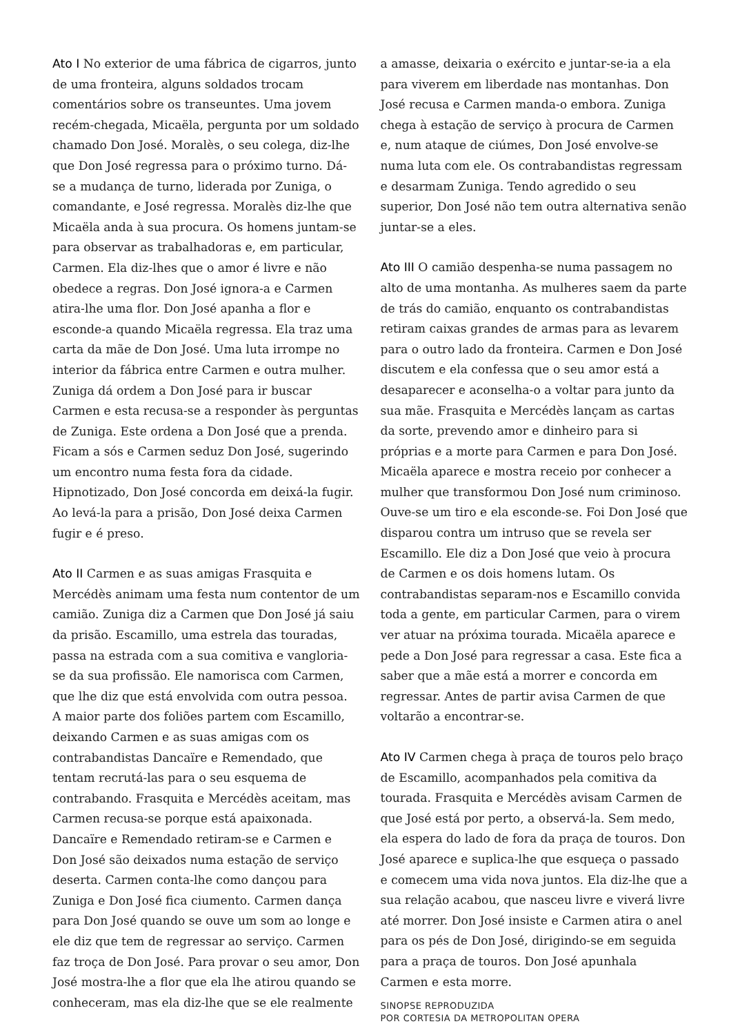Ato I No exterior de uma fábrica de cigarros, junto de uma fronteira, alguns soldados trocam comentários sobre os transeuntes. Uma jovem recém-chegada, Micaëla, pergunta por um soldado chamado Don José. Moralès, o seu colega, diz-lhe que Don José regressa para o próximo turno. Dá-se a mudança de turno, liderada por Zuniga, o comandante, e José regressa. Moralès diz-lhe que Micaëla anda à sua procura. Os homens juntam-se para observar as trabalhadoras e, em particular, Carmen. Ela diz-lhes que o amor é livre e não obedece a regras. Don José ignora-a e Carmen atira-lhe uma flor. Don José apanha a flor e esconde-a quando Micaëla regressa. Ela traz uma carta da mãe de Don José. Uma luta irrompe no interior da fábrica entre Carmen e outra mulher. Zuniga dá ordem a Don José para ir buscar Carmen e esta recusa-se a responder às perguntas de Zuniga. Este ordena a Don José que a prenda. Ficam a sós e Carmen seduz Don José, sugerindo um encontro numa festa fora da cidade. Hipnotizado, Don José concorda em deixá-la fugir. Ao levá-la para a prisão, Don José deixa Carmen fugir e é preso.
Ato II Carmen e as suas amigas Frasquita e Mercédès animam uma festa num contentor de um camião. Zuniga diz a Carmen que Don José já saiu da prisão. Escamillo, uma estrela das touradas, passa na estrada com a sua comitiva e vangloria-se da sua profissão. Ele namorisca com Carmen, que lhe diz que está envolvida com outra pessoa. A maior parte dos foliões partem com Escamillo, deixando Carmen e as suas amigas com os contrabandistas Dancaïre e Remendado, que tentam recrutá-las para o seu esquema de contrabando. Frasquita e Mercédès aceitam, mas Carmen recusa-se porque está apaixonada. Dancaïre e Remendado retiram-se e Carmen e Don José são deixados numa estação de serviço deserta. Carmen conta-lhe como dançou para Zuniga e Don José fica ciumento. Carmen dança para Don José quando se ouve um som ao longe e ele diz que tem de regressar ao serviço. Carmen faz troça de Don José. Para provar o seu amor, Don José mostra-lhe a flor que ela lhe atirou quando se conheceram, mas ela diz-lhe que se ele realmente
a amasse, deixaria o exército e juntar-se-ia a ela para viverem em liberdade nas montanhas. Don José recusa e Carmen manda-o embora. Zuniga chega à estação de serviço à procura de Carmen e, num ataque de ciúmes, Don José envolve-se numa luta com ele. Os contrabandistas regressam e desarmam Zuniga. Tendo agredido o seu superior, Don José não tem outra alternativa senão juntar-se a eles.
Ato III O camião despenha-se numa passagem no alto de uma montanha. As mulheres saem da parte de trás do camião, enquanto os contrabandistas retiram caixas grandes de armas para as levarem para o outro lado da fronteira. Carmen e Don José discutem e ela confessa que o seu amor está a desaparecer e aconselha-o a voltar para junto da sua mãe. Frasquita e Mercédès lançam as cartas da sorte, prevendo amor e dinheiro para si próprias e a morte para Carmen e para Don José. Micaëla aparece e mostra receio por conhecer a mulher que transformou Don José num criminoso. Ouve-se um tiro e ela esconde-se. Foi Don José que disparou contra um intruso que se revela ser Escamillo. Ele diz a Don José que veio à procura de Carmen e os dois homens lutam. Os contrabandistas separam-nos e Escamillo convida toda a gente, em particular Carmen, para o virem ver atuar na próxima tourada. Micaëla aparece e pede a Don José para regressar a casa. Este fica a saber que a mãe está a morrer e concorda em regressar. Antes de partir avisa Carmen de que voltarão a encontrar-se.
Ato IV Carmen chega à praça de touros pelo braço de Escamillo, acompanhados pela comitiva da tourada. Frasquita e Mercédès avisam Carmen de que José está por perto, a observá-la. Sem medo, ela espera do lado de fora da praça de touros. Don José aparece e suplica-lhe que esqueça o passado e comecem uma vida nova juntos. Ela diz-lhe que a sua relação acabou, que nasceu livre e viverá livre até morrer. Don José insiste e Carmen atira o anel para os pés de Don José, dirigindo-se em seguida para a praça de touros. Don José apunhala Carmen e esta morre.
SINOPSE REPRODUZIDA
POR CORTESIA DA METROPOLITAN OPERA